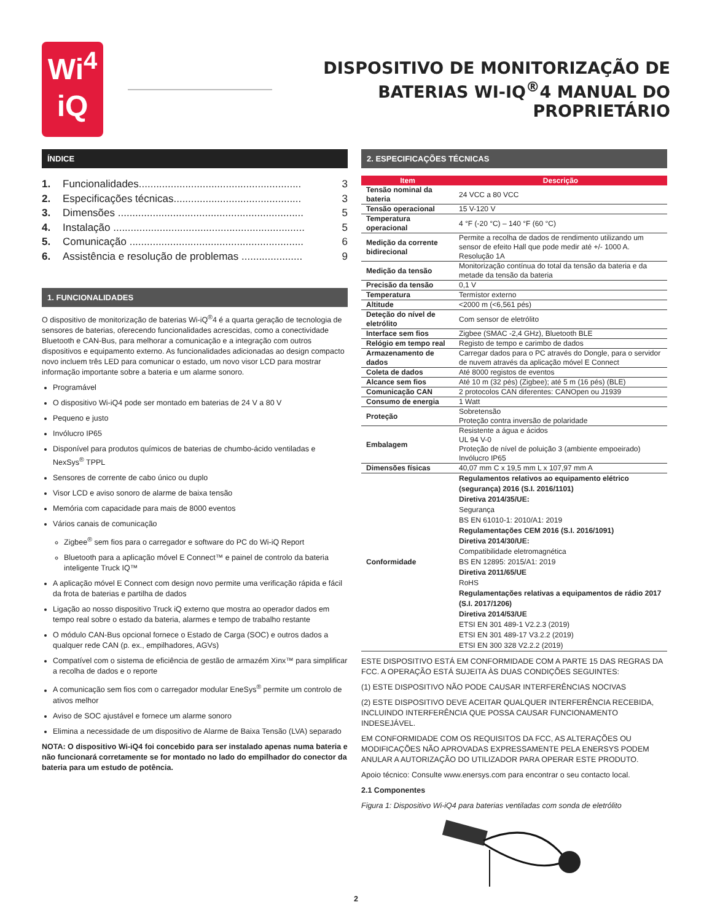Wi<sup>4</sup>
iQ
DISPOSITIVO DE MONITORIZAÇÃO DE BATERIAS WI-IQ<sup>®</sup>4 MANUAL DO PROPRIETÁRIO
ÍNDICE
1. Funcionalidades........................................................ 3
2. Especificações técnicas............................................ 3
3. Dimensões ................................................................ 5
4. Instalação .................................................................. 5
5. Comunicação ............................................................ 6
6. Assistência e resolução de problemas ..................... 9
1. FUNCIONALIDADES
O dispositivo de monitorização de baterias Wi-iQ<sup>®</sup>4 é a quarta geração de tecnologia de sensores de baterias, oferecendo funcionalidades acrescidas, como a conectividade Bluetooth e CAN-Bus, para melhorar a comunicação e a integração com outros dispositivos e equipamento externo. As funcionalidades adicionadas ao design compacto novo incluem três LED para comunicar o estado, um novo visor LCD para mostrar informação importante sobre a bateria e um alarme sonoro.
Programável
O dispositivo Wi-iQ4 pode ser montado em baterias de 24 V a 80 V
Pequeno e justo
Invólucro IP65
Disponível para produtos químicos de baterias de chumbo-ácido ventiladas e NexSys<sup>®</sup> TPPL
Sensores de corrente de cabo único ou duplo
Visor LCD e aviso sonoro de alarme de baixa tensão
Memória com capacidade para mais de 8000 eventos
Vários canais de comunicação
Zigbee<sup>®</sup> sem fios para o carregador e software do PC do Wi-iQ Report
Bluetooth para a aplicação móvel E Connect™ e painel de controlo da bateria inteligente Truck IQ™
A aplicação móvel E Connect com design novo permite uma verificação rápida e fácil da frota de baterias e partilha de dados
Ligação ao nosso dispositivo Truck iQ externo que mostra ao operador dados em tempo real sobre o estado da bateria, alarmes e tempo de trabalho restante
O módulo CAN-Bus opcional fornece o Estado de Carga (SOC) e outros dados a qualquer rede CAN (p. ex., empilhadores, AGVs)
Compatível com o sistema de eficiência de gestão de armazém Xinx™ para simplificar a recolha de dados e o reporte
A comunicação sem fios com o carregador modular EneSys<sup>®</sup> permite um controlo de ativos melhor
Aviso de SOC ajustável e fornece um alarme sonoro
Elimina a necessidade de um dispositivo de Alarme de Baixa Tensão (LVA) separado
NOTA: O dispositivo Wi-iQ4 foi concebido para ser instalado apenas numa bateria e não funcionará corretamente se for montado no lado do empilhador do conector da bateria para um estudo de potência.
2. ESPECIFICAÇÕES TÉCNICAS
| Item | Descrição |
| --- | --- |
| Tensão nominal da bateria | 24 VCC a 80 VCC |
| Tensão operacional | 15 V-120 V |
| Temperatura operacional | 4 °F (-20 °C) – 140 °F (60 °C) |
| Medição da corrente bidirecional | Permite a recolha de dados de rendimento utilizando um sensor de efeito Hall que pode medir até +/- 1000 A. Resolução 1A |
| Medição da tensão | Monitorização contínua do total da tensão da bateria e da metade da tensão da bateria |
| Precisão da tensão | 0,1 V |
| Temperatura | Termístor externo |
| Altitude | <2000 m (<6,561 pés) |
| Deteção do nível de eletrólito | Com sensor de eletrólito |
| Interface sem fios | Zigbee (SMAC -2,4 GHz), Bluetooth BLE |
| Relógio em tempo real | Registo de tempo e carimbo de dados |
| Armazenamento de dados | Carregar dados para o PC através do Dongle, para o servidor de nuvem através da aplicação móvel E Connect |
| Coleta de dados | Até 8000 registos de eventos |
| Alcance sem fios | Até 10 m (32 pés) (Zigbee); até 5 m (16 pés) (BLE) |
| Comunicação CAN | 2 protocolos CAN diferentes: CANOpen ou J1939 |
| Consumo de energia | 1 Watt |
| Proteção | Sobretensão Proteção contra inversão de polaridade |
| Embalagem | Resistente a água e ácidos UL 94 V-0 Proteção de nível de poluição 3 (ambiente empoeirado) Invólucro IP65 |
| Dimensões físicas | 40,07 mm C x 19,5 mm L x 107,97 mm A |
| Conformidade | Regulamentos relativos ao equipamento elétrico (segurança) 2016 (S.I. 2016/1101) Diretiva 2014/35/UE: Segurança BS EN 61010-1: 2010/A1: 2019 Regulamentações CEM 2016 (S.I. 2016/1091) Diretiva 2014/30/UE: Compatibilidade eletromagnética BS EN 12895: 2015/A1: 2019 Diretiva 2011/65/UE RoHS Regulamentações relativas a equipamentos de rádio 2017 (S.I. 2017/1206) Diretiva 2014/53/UE ETSI EN 301 489-1 V2.2.3 (2019) ETSI EN 301 489-17 V3.2.2 (2019) ETSI EN 300 328 V2.2.2 (2019) |
ESTE DISPOSITIVO ESTÁ EM CONFORMIDADE COM A PARTE 15 DAS REGRAS DA FCC. A OPERAÇÃO ESTÁ SUJEITA ÀS DUAS CONDIÇÕES SEGUINTES:
(1) ESTE DISPOSITIVO NÃO PODE CAUSAR INTERFERÊNCIAS NOCIVAS
(2) ESTE DISPOSITIVO DEVE ACEITAR QUALQUER INTERFERÊNCIA RECEBIDA, INCLUINDO INTERFERÊNCIA QUE POSSA CAUSAR FUNCIONAMENTO INDESEJÁVEL.
EM CONFORMIDADE COM OS REQUISITOS DA FCC, AS ALTERAÇÕES OU MODIFICAÇÕES NÃO APROVADAS EXPRESSAMENTE PELA ENERSYS PODEM ANULAR A AUTORIZAÇÃO DO UTILIZADOR PARA OPERAR ESTE PRODUTO.
Apoio técnico: Consulte www.enersys.com para encontrar o seu contacto local.
2.1 Componentes
Figura 1: Dispositivo Wi-iQ4 para baterias ventiladas com sonda de eletrólito
2